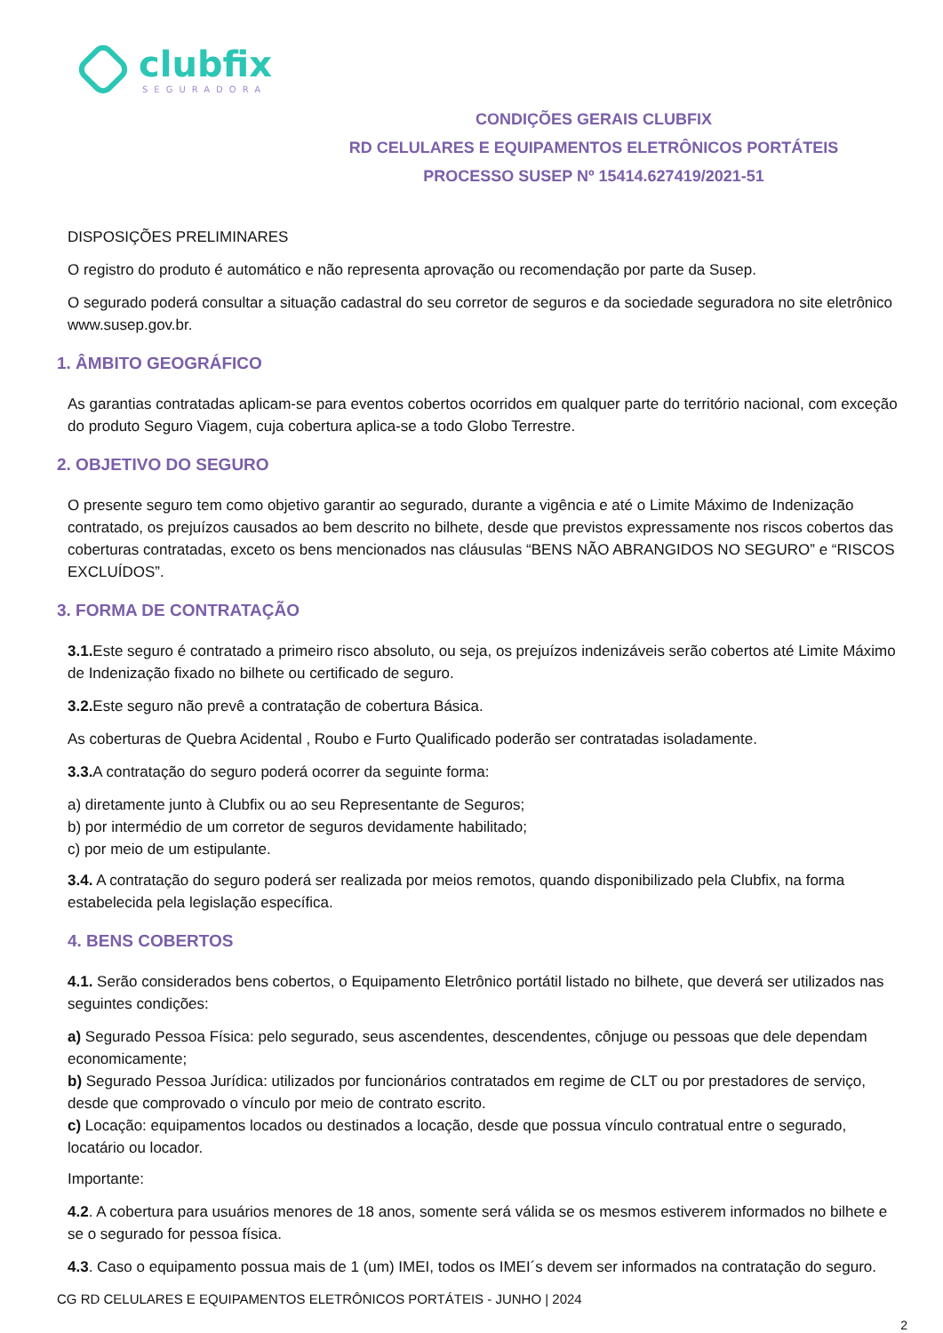clubfix
SEGURADORA
CONDIÇÕES GERAIS CLUBFIX
RD CELULARES E EQUIPAMENTOS ELETRÔNICOS PORTÁTEIS
PROCESSO SUSEP Nº 15414.627419/2021-51
DISPOSIÇÕES PRELIMINARES
O registro do produto é automático e não representa aprovação ou recomendação por parte da Susep.
O segurado poderá consultar a situação cadastral do seu corretor de seguros e da sociedade seguradora no site eletrônico www.susep.gov.br.
1. ÂMBITO GEOGRÁFICO
As garantias contratadas aplicam-se para eventos cobertos ocorridos em qualquer parte do território nacional, com exceção do produto Seguro Viagem, cuja cobertura aplica-se a todo Globo Terrestre.
2. OBJETIVO DO SEGURO
O presente seguro tem como objetivo garantir ao segurado, durante a vigência e até o Limite Máximo de Indenização contratado, os prejuízos causados ao bem descrito no bilhete, desde que previstos expressamente nos riscos cobertos das coberturas contratadas, exceto os bens mencionados nas cláusulas “BENS NÃO ABRANGIDOS NO SEGURO” e “RISCOS EXCLUÍDOS”.
3. FORMA DE CONTRATAÇÃO
3.1. Este seguro é contratado a primeiro risco absoluto, ou seja, os prejuízos indenizáveis serão cobertos até Limite Máximo de Indenização fixado no bilhete ou certificado de seguro.
3.2. Este seguro não prevê a contratação de cobertura Básica.
As coberturas de Quebra Acidental , Roubo e Furto Qualificado poderão ser contratadas isoladamente.
3.3. A contratação do seguro poderá ocorrer da seguinte forma:
a) diretamente junto à Clubfix ou ao seu Representante de Seguros;
b) por intermédio de um corretor de seguros devidamente habilitado;
c) por meio de um estipulante.
3.4. A contratação do seguro poderá ser realizada por meios remotos, quando disponibilizado pela Clubfix, na forma estabelecida pela legislação específica.
4. BENS COBERTOS
4.1. Serão considerados bens cobertos, o Equipamento Eletrônico portátil listado no bilhete, que deverá ser utilizados nas seguintes condições:
a) Segurado Pessoa Física: pelo segurado, seus ascendentes, descendentes, cônjuge ou pessoas que dele dependam economicamente;
b) Segurado Pessoa Jurídica: utilizados por funcionários contratados em regime de CLT ou por prestadores de serviço,
desde que comprovado o vínculo por meio de contrato escrito.
c) Locação: equipamentos locados ou destinados a locação, desde que possua vínculo contratual entre o segurado, locatário ou locador.
Importante:
4.2. A cobertura para usuários menores de 18 anos, somente será válida se os mesmos estiverem informados no bilhete e se o segurado for pessoa física.
4.3. Caso o equipamento possua mais de 1 (um) IMEI, todos os IMEI´s devem ser informados na contratação do seguro.
CG RD CELULARES E EQUIPAMENTOS ELETRÔNICOS PORTÁTEIS - JUNHO | 2024
2